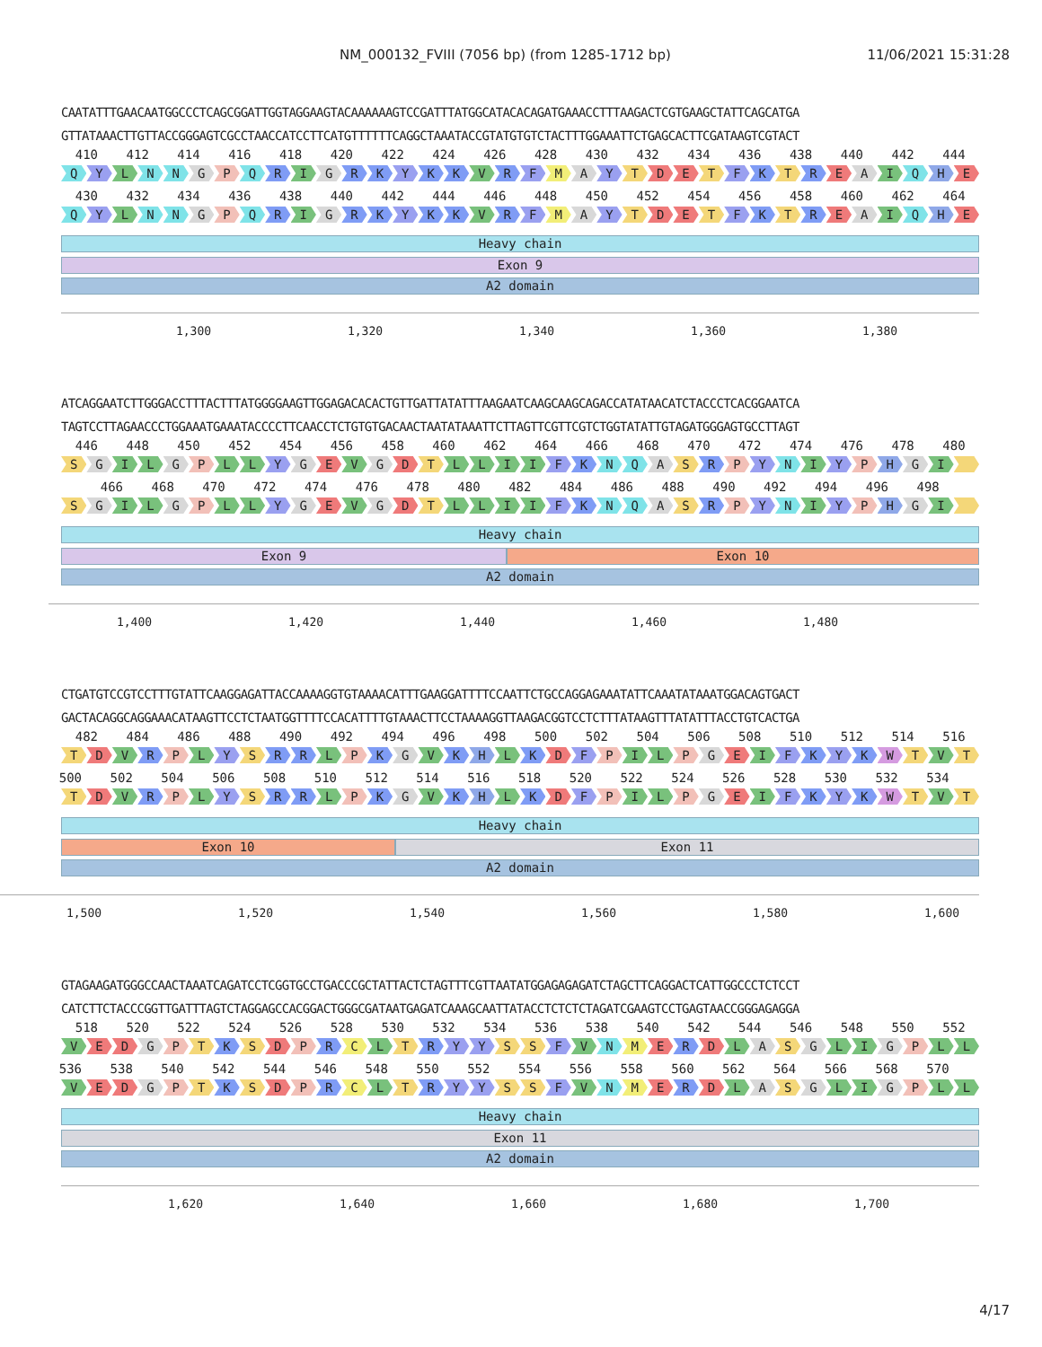NM_000132_FVIII (7056 bp) (from 1285-1712 bp) 11/06/2021 15:31:28
CAATATTTGAACAATGGCCCTCAGCGGATTGGTAGGAAGTACAAAAAAGTCCGATTTATGGCATACACAGATGAAACCTTTAAGACTCGTGAAGCTATTCAGCATGA
GTTATAAACTTGTTACCGGGAGTCGCCTAACCATCCTTCATGTTTTTTCAGGCTAAATACCGTATGTGTCTACTTTGGAAATTCTGAGCACTTCGATAAGTCGTACT
410 412 414 416 418 420 422 424 426 428 430 432 434 436 438 440 442 444
Q Y L N N G P Q R I G R K Y K K V R F M A Y T D E T F K T R E A I Q H E
430 432 434 436 438 440 442 444 446 448 450 452 454 456 458 460 462 464
Q Y L N N G P Q R I G R K Y K K V R F M A Y T D E T F K T R E A I Q H E
Heavy chain
Exon 9
A2 domain
1,300 1,320 1,340 1,360 1,380
ATCAGGAATCTTGGGACCTTTACTTTATGGGGAAGTTGGAGACACACTGTTGATTATATTTAAGAATCAAGCAAGCAGACCATATAACATCTACCCTCACGGAATCA
TAGTCCTTAGAACCCTGGAAATGAAATACCCCTTCAACCTCTGTGTGACAACTAATATAAATTCTTAGTTCGTTCGTCTGGTATATTGTAGATGGGAGTGCCTTAGT
446 448 450 452 454 456 458 460 462 464 466 468 470 472 474 476 478 480
S G I L G P L L Y G E V G D T LLII F K N Q A S R P Y N I Y P H G I
466 468 470 472 474 476 478 480 482 484 486 488 490 492 494 496 498
S G I L G P L L Y G E V G D T LLII F K N Q A S R P Y N I Y P H G I
Heavy chain
Exon 9 Exon 10
A2 domain
1,400 1,420 1,440 1,460 1,480
CTGATGTCCGTCCTTTGTATTCAAGGAGATTACCAAAAGGTGTAAAACATTTGAAGGATTTTCCAATTCTGCCAGGAGAAATATTCAAATATAAATGGACAGTGACT
GACTACAGGCAGGAAACATAAGTTCCTCTAATGGTTTTCCACATTTTGTAAACTTCCTAAAAGGTTAAGACGGTCCTCTTTATAAGTTTATATTTACCTGTCACTGA
482 484 486 488 490 492 494 496 498 500 502 504 506 508 510 512 514 516
T D V R P L Y S R R L P K G V K H L K D F P I L P G E I F K Y K W T V T
500 502 504 506 508 510 512 514 516 518 520 522 524 526 528 530 532 534
T D V R P L Y S R R L P K G V K H L K D F P I L P G E I F K Y K W T V T
Heavy chain
Exon 10 Exon 11
A2 domain
1,500 1,520 1,540 1,560 1,580 1,600
GTAGAAGATGGGCCAACTAAATCAGATCCTCGGTGCCTGACCCGCTATTACTCTAGTTTCGTTAATATGGAGAGAGATCTAGCTTCAGGACTCATTGGCCCTCTCCT
CATCTTCTACCCGGTTGATTTAGTCTAGGAGCCACGGACTGGGCGATAATGAGATCAAAGCAATTATACCTCTCTCTAGATCGAAGTCCTGAGTAACCGGGAGAGGA
518 520 522 524 526 528 530 532 534 536 538 540 542 544 546 548 550 552
V E D G P T K S D P R C L T R Y Y S S F V N M E R D L A S G L I G P L L
536 538 540 542 544 546 548 550 552 554 556 558 560 562 564 566 568 570
V E D G P T K S D P R C L T R Y Y S S F V N M E R D L A S G L I G P L L
Heavy chain
Exon 11
A2 domain
1,620 1,640 1,660 1,680 1,700
4/17